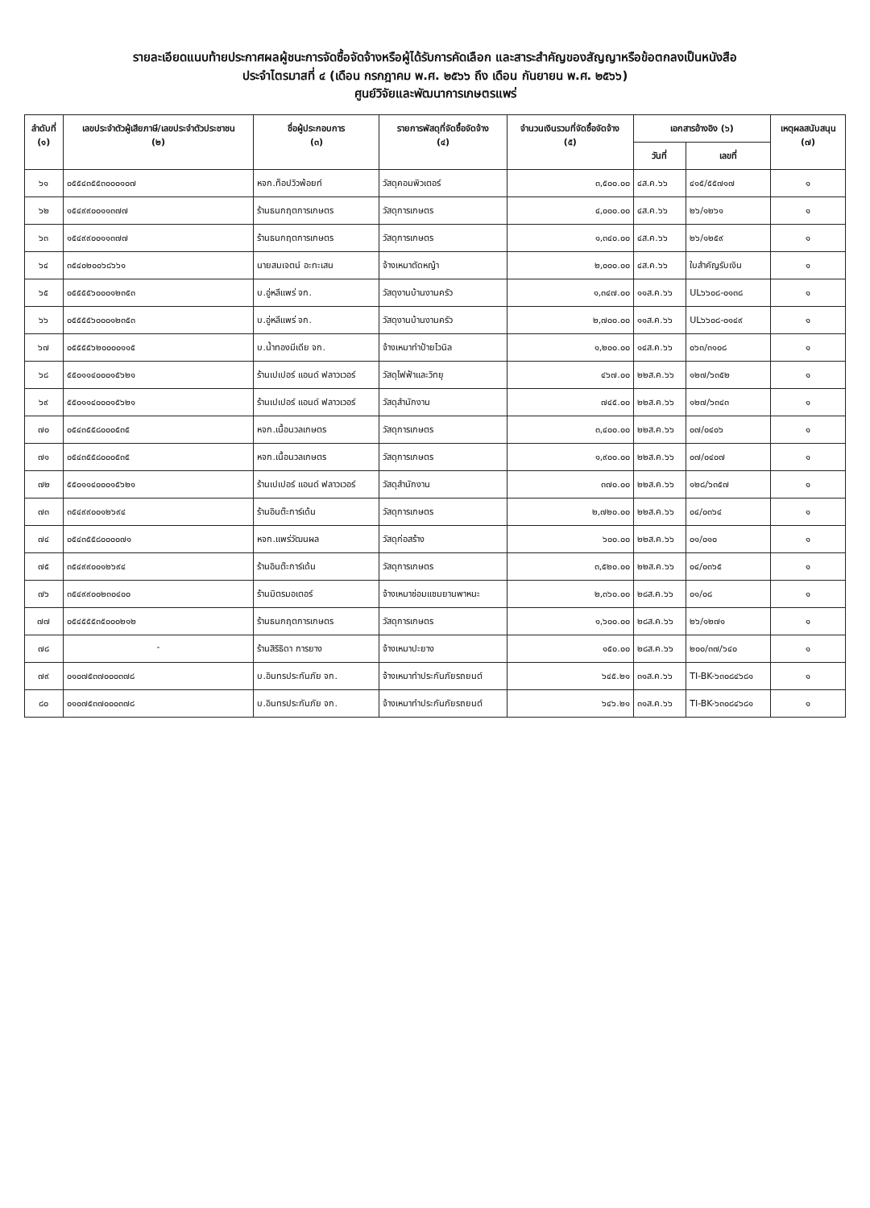รายละเอียดแนบท้ายประกาศผลผู้ชนะการจัดซื้อจัดจ้างหรือผู้ได้รับการคัดเลือก และสาระสำคัญของสัญญาหรือข้อตกลงเป็นหนังสือ
ประจำไตรมาสที่ ๔ (เดือน กรกฎาคม พ.ศ. ๒๕๖๖ ถึง เดือน กันยายน พ.ศ. ๒๕๖๖)
ศูนย์วิจัยและพัฒนาการเกษตรแพร่
| ลำดับที่ (๑) | เลขประจำตัวผู้เสียภาษี/เลขประจำตัวประชาชน (๒) | ชื่อผู้ประกอบการ (๓) | รายการพัสดุที่จัดซื้อจัดจ้าง (๔) | จำนวนเงินรวมที่จัดซื้อจัดจ้าง (๕) | เอกสารอ้างอิง (๖) | | เหตุผลสนับสนุน (๗) |
| --- | --- | --- | --- | --- | --- | --- | --- |
| | | | | | วันที่ | เลขที่ | |
| ๖๑ | ๐๕๕๔๓๕๕๓๐๐๐๑๐๗ | หจก.ท็อปวิวพ้อยท์ | วัสดุคอมพิวเตอร์ | ๓,๕๐๐.๐๐ | ๔ส.ค.๖๖ | ๔๑๕/๕๕๗๑๗ | ๑ |
| ๖๒ | ๑๕๔๙๙๐๐๑๑๓๗๗ | ร้านธนกฤตการเกษตร | วัสดุการเกษตร | ๔,๐๐๐.๐๐ | ๔ส.ค.๖๖ | ๒๖/๑๒๖๑ | ๑ |
| ๖๓ | ๑๕๔๙๙๐๐๑๑๓๗๗ | ร้านธนกฤตการเกษตร | วัสดุการเกษตร | ๑,๓๔๐.๐๐ | ๔ส.ค.๖๖ | ๒๖/๑๒๕๙ | ๑ |
| ๖๔ | ๓๕๔๐๒๐๐๖๘๖๖๑ | นายสมเจตน์ อะทะเสน | จ้างเหมาตัดหญ้า | ๒,๐๐๐.๐๐ | ๔ส.ค.๖๖ | ใบสำคัญรับเงิน | ๑ |
| ๖๕ | ๐๕๕๕๕๖๐๐๐๑๒๓๕๓ | บ.อู่หลีแพร่ จก. | วัสดุงานบ้านงานครัว | ๑,๓๔๗.๐๐ | ๑๑ส.ค.๖๖ | UL๖๖๐๘-๐๑๓๘ | ๑ |
| ๖๖ | ๐๕๕๕๕๖๐๐๐๑๒๓๕๓ | บ.อู่หลีแพร่ จก. | วัสดุงานบ้านงานครัว | ๒,๗๐๐.๐๐ | ๑๑ส.ค.๖๖ | UL๖๖๐๘-๐๑๔๙ | ๑ |
| ๖๗ | ๐๕๕๕๕๖๒๐๐๐๐๑๑๕ | บ.น้ำทองมีเดีย จก. | จ้างเหมาทำป้ายไวนิล | ๑,๒๐๐.๐๐ | ๑๔ส.ค.๖๖ | ๐๖๓/๓๑๐๘ | ๑ |
| ๖๘ | ๕๕๐๑๑๔๐๐๐๑๕๖๒๑ | ร้านเปเปอร์ แอนด์ ฟลาวเวอร์ | วัสดุไฟฟ้าและวิทยุ | ๔๖๗.๐๐ | ๒๒ส.ค.๖๖ | ๑๒๗/๖๓๕๒ | ๑ |
| ๖๙ | ๕๕๐๑๑๔๐๐๐๑๕๖๒๑ | ร้านเปเปอร์ แอนด์ ฟลาวเวอร์ | วัสดุสำนักงาน | ๗๔๕.๐๐ | ๒๒ส.ค.๖๖ | ๑๒๗/๖๓๔๓ | ๑ |
| ๗๐ | ๐๕๔๓๕๕๘๐๐๐๕๓๕ | หจก.เนื้อนวลเกษตร | วัสดุการเกษตร | ๓,๔๐๐.๐๐ | ๒๒ส.ค.๖๖ | ๐๗/๐๔๐๖ | ๑ |
| ๗๑ | ๐๕๔๓๕๕๘๐๐๐๕๓๕ | หจก.เนื้อนวลเกษตร | วัสดุการเกษตร | ๑,๙๐๐.๐๐ | ๒๒ส.ค.๖๖ | ๐๗/๐๔๐๗ | ๑ |
| ๗๒ | ๕๕๐๑๑๔๐๐๐๑๕๖๒๑ | ร้านเปเปอร์ แอนด์ ฟลาวเวอร์ | วัสดุสำนักงาน | ๓๗๐.๐๐ | ๒๒ส.ค.๖๖ | ๑๒๘/๖๓๕๗ | ๑ |
| ๗๓ | ๓๕๔๙๙๐๐๑๒๖๙๔ | ร้านอินต๊ะการ์เด้น | วัสดุการเกษตร | ๒,๗๒๐.๐๐ | ๒๒ส.ค.๖๖ | ๐๔/๐๓๖๔ | ๑ |
| ๗๔ | ๐๕๔๓๕๕๘๐๐๐๐๗๑ | หจก.แพร่วัฒนผล | วัสดุก่อสร้าง | ๖๐๐.๐๐ | ๒๒ส.ค.๖๖ | ๐๑/๐๑๐ | ๑ |
| ๗๕ | ๓๕๔๙๙๐๐๑๒๖๙๔ | ร้านอินต๊ะการ์เด้น | วัสดุการเกษตร | ๓,๕๒๐.๐๐ | ๒๒ส.ค.๖๖ | ๐๔/๐๓๖๕ | ๑ |
| ๗๖ | ๓๕๔๙๙๐๐๒๓๐๔๐๐ | ร้านมิตรมอเตอร์ | จ้างเหมาซ่อมแซมยานพาหนะ | ๒,๓๖๐.๐๐ | ๒๘ส.ค.๖๖ | ๐๑/๐๘ | ๑ |
| ๗๗ | ๐๕๔๕๕๕๓๕๐๐๐๒๑๒ | ร้านธนกฤตการเกษตร | วัสดุการเกษตร | ๑,๖๐๐.๐๐ | ๒๘ส.ค.๖๖ | ๒๖/๑๒๗๑ | ๑ |
| ๗๘ | - | ร้านสิริธิดา การยาง | จ้างเหมาปะยาง | ๑๕๐.๐๐ | ๒๘ส.ค.๖๖ | ๒๐๐/๓๗/๖๔๐ | ๑ |
| ๗๙ | ๐๑๐๗๕๓๗๐๐๐๓๗๘ | บ.อินทรประกันภัย จก. | จ้างเหมาทำประกันภัยรถยนต์ | ๖๔๕.๒๑ | ๓๑ส.ค.๖๖ | TI-BK-๖๓๐๘๔๖๘๑ | ๑ |
| ๘๐ | ๐๑๐๗๕๓๗๐๐๐๓๗๘ | บ.อินทรประกันภัย จก. | จ้างเหมาทำประกันภัยรถยนต์ | ๖๔๖.๒๑ | ๓๑ส.ค.๖๖ | TI-BK-๖๓๐๘๔๖๘๑ | ๑ |